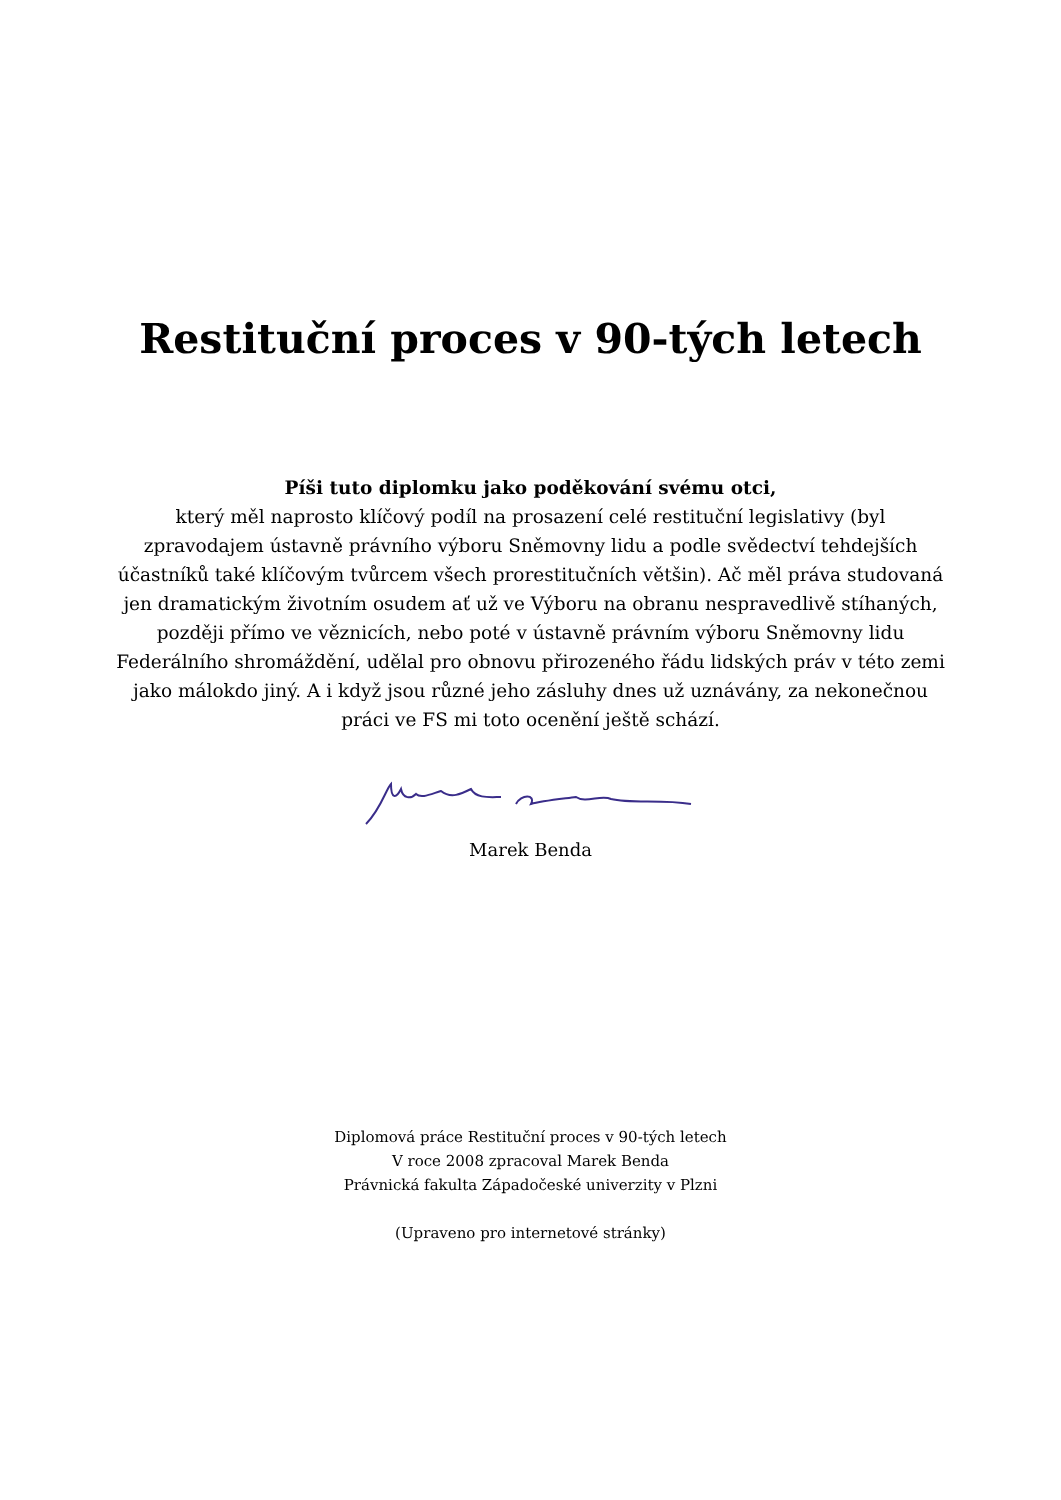Restituční proces v 90-tých letech
Píši tuto diplomku jako poděkování svému otci,
který měl naprosto klíčový podíl na prosazení celé restituční legislativy (byl zpravodajem ústavně právního výboru Sněmovny lidu a podle svědectví tehdejších účastníků také klíčovým tvůrcem všech prorestitučních většin). Ač měl práva studovaná jen dramatickým životním osudem ať už ve Výboru na obranu nespravedlivě stíhaných, později přímo ve věznicích, nebo poté v ústavně právním výboru Sněmovny lidu Federálního shromáždění, udělal pro obnovu přirozeného řádu lidských práv v této zemi jako málokdo jiný. A i když jsou různé jeho zásluhy dnes už uznávány, za nekonečnou práci ve FS mi toto ocenění ještě schází.
Marek Benda
Diplomová práce Restituční proces v 90-tých letech
V roce 2008 zpracoval Marek Benda
Právnická fakulta Západočeské univerzity v Plzni
(Upraveno pro internetové stránky)